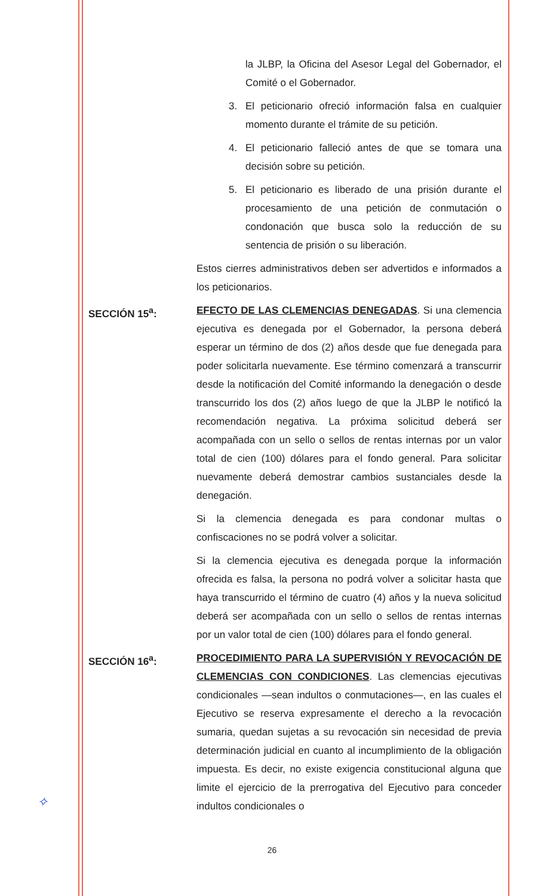la JLBP, la Oficina del Asesor Legal del Gobernador, el Comité o el Gobernador.
3. El peticionario ofreció información falsa en cualquier momento durante el trámite de su petición.
4. El peticionario falleció antes de que se tomara una decisión sobre su petición.
5. El peticionario es liberado de una prisión durante el procesamiento de una petición de conmutación o condonación que busca solo la reducción de su sentencia de prisión o su liberación.
Estos cierres administrativos deben ser advertidos e informados a los peticionarios.
SECCIÓN 15<sup>a</sup>: EFECTO DE LAS CLEMENCIAS DENEGADAS. Si una clemencia ejecutiva es denegada por el Gobernador, la persona deberá esperar un término de dos (2) años desde que fue denegada para poder solicitarla nuevamente. Ese término comenzará a transcurrir desde la notificación del Comité informando la denegación o desde transcurrido los dos (2) años luego de que la JLBP le notificó la recomendación negativa. La próxima solicitud deberá ser acompañada con un sello o sellos de rentas internas por un valor total de cien (100) dólares para el fondo general. Para solicitar nuevamente deberá demostrar cambios sustanciales desde la denegación.
Si la clemencia denegada es para condonar multas o confiscaciones no se podrá volver a solicitar.
Si la clemencia ejecutiva es denegada porque la información ofrecida es falsa, la persona no podrá volver a solicitar hasta que haya transcurrido el término de cuatro (4) años y la nueva solicitud deberá ser acompañada con un sello o sellos de rentas internas por un valor total de cien (100) dólares para el fondo general.
SECCIÓN 16<sup>a</sup>: PROCEDIMIENTO PARA LA SUPERVISIÓN Y REVOCACIÓN DE CLEMENCIAS CON CONDICIONES. Las clemencias ejecutivas condicionales —sean indultos o conmutaciones—, en las cuales el Ejecutivo se reserva expresamente el derecho a la revocación sumaria, quedan sujetas a su revocación sin necesidad de previa determinación judicial en cuanto al incumplimiento de la obligación impuesta. Es decir, no existe exigencia constitucional alguna que limite el ejercicio de la prerrogativa del Ejecutivo para conceder indultos condicionales o
✧
26